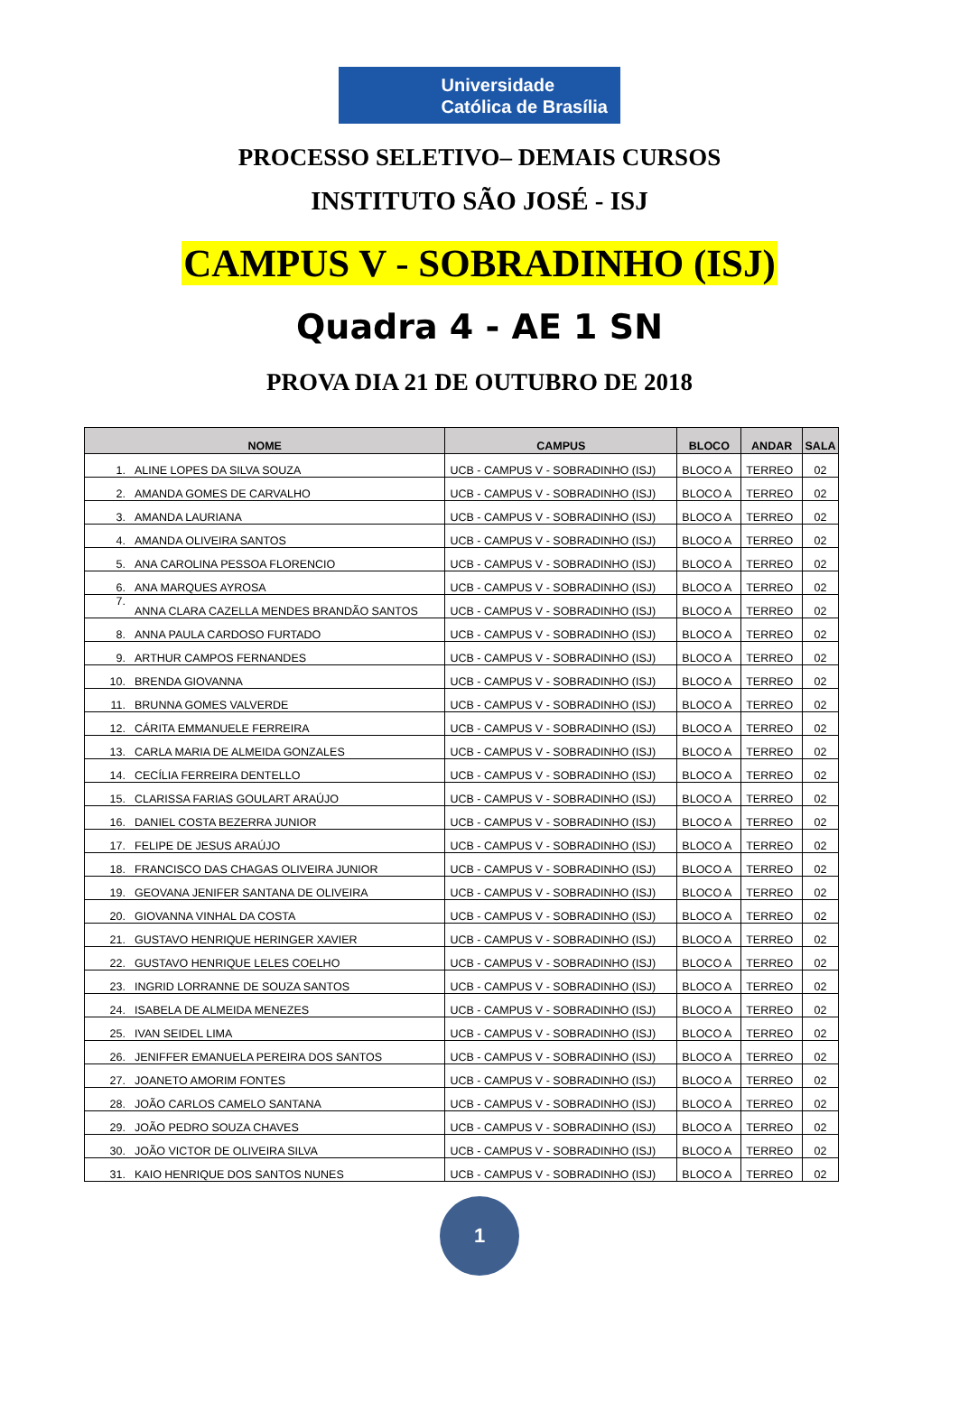Universidade
Católica de Brasília
PROCESSO SELETIVO– DEMAIS CURSOS
INSTITUTO SÃO JOSÉ - ISJ
CAMPUS V - SOBRADINHO (ISJ)
Quadra 4 - AE 1 SN
PROVA DIA 21 DE OUTUBRO DE 2018
| NOME | | CAMPUS | BLOCO | ANDAR | SALA |
| --- | --- | --- | --- | --- | --- |
| 1. | ALINE LOPES DA SILVA SOUZA | UCB - CAMPUS V - SOBRADINHO (ISJ) | BLOCO A | TERREO | 02 |
| 2. | AMANDA GOMES DE CARVALHO | UCB - CAMPUS V - SOBRADINHO (ISJ) | BLOCO A | TERREO | 02 |
| 3. | AMANDA LAURIANA | UCB - CAMPUS V - SOBRADINHO (ISJ) | BLOCO A | TERREO | 02 |
| 4. | AMANDA OLIVEIRA SANTOS | UCB - CAMPUS V - SOBRADINHO (ISJ) | BLOCO A | TERREO | 02 |
| 5. | ANA CAROLINA PESSOA FLORENCIO | UCB - CAMPUS V - SOBRADINHO (ISJ) | BLOCO A | TERREO | 02 |
| 6. | ANA MARQUES AYROSA | UCB - CAMPUS V - SOBRADINHO (ISJ) | BLOCO A | TERREO | 02 |
| 7. | ANNA CLARA CAZELLA MENDES BRANDÃO SANTOS | UCB - CAMPUS V - SOBRADINHO (ISJ) | BLOCO A | TERREO | 02 |
| 8. | ANNA PAULA CARDOSO FURTADO | UCB - CAMPUS V - SOBRADINHO (ISJ) | BLOCO A | TERREO | 02 |
| 9. | ARTHUR CAMPOS FERNANDES | UCB - CAMPUS V - SOBRADINHO (ISJ) | BLOCO A | TERREO | 02 |
| 10. | BRENDA GIOVANNA | UCB - CAMPUS V - SOBRADINHO (ISJ) | BLOCO A | TERREO | 02 |
| 11. | BRUNNA GOMES VALVERDE | UCB - CAMPUS V - SOBRADINHO (ISJ) | BLOCO A | TERREO | 02 |
| 12. | CÁRITA EMMANUELE FERREIRA | UCB - CAMPUS V - SOBRADINHO (ISJ) | BLOCO A | TERREO | 02 |
| 13. | CARLA MARIA DE ALMEIDA GONZALES | UCB - CAMPUS V - SOBRADINHO (ISJ) | BLOCO A | TERREO | 02 |
| 14. | CECÍLIA FERREIRA DENTELLO | UCB - CAMPUS V - SOBRADINHO (ISJ) | BLOCO A | TERREO | 02 |
| 15. | CLARISSA FARIAS GOULART ARAÚJO | UCB - CAMPUS V - SOBRADINHO (ISJ) | BLOCO A | TERREO | 02 |
| 16. | DANIEL COSTA BEZERRA JUNIOR | UCB - CAMPUS V - SOBRADINHO (ISJ) | BLOCO A | TERREO | 02 |
| 17. | FELIPE DE JESUS ARAÚJO | UCB - CAMPUS V - SOBRADINHO (ISJ) | BLOCO A | TERREO | 02 |
| 18. | FRANCISCO DAS CHAGAS OLIVEIRA JUNIOR | UCB - CAMPUS V - SOBRADINHO (ISJ) | BLOCO A | TERREO | 02 |
| 19. | GEOVANA JENIFER SANTANA DE OLIVEIRA | UCB - CAMPUS V - SOBRADINHO (ISJ) | BLOCO A | TERREO | 02 |
| 20. | GIOVANNA VINHAL DA COSTA | UCB - CAMPUS V - SOBRADINHO (ISJ) | BLOCO A | TERREO | 02 |
| 21. | GUSTAVO HENRIQUE HERINGER XAVIER | UCB - CAMPUS V - SOBRADINHO (ISJ) | BLOCO A | TERREO | 02 |
| 22. | GUSTAVO HENRIQUE LELES COELHO | UCB - CAMPUS V - SOBRADINHO (ISJ) | BLOCO A | TERREO | 02 |
| 23. | INGRID LORRANNE DE SOUZA SANTOS | UCB - CAMPUS V - SOBRADINHO (ISJ) | BLOCO A | TERREO | 02 |
| 24. | ISABELA DE ALMEIDA MENEZES | UCB - CAMPUS V - SOBRADINHO (ISJ) | BLOCO A | TERREO | 02 |
| 25. | IVAN SEIDEL LIMA | UCB - CAMPUS V - SOBRADINHO (ISJ) | BLOCO A | TERREO | 02 |
| 26. | JENIFFER EMANUELA PEREIRA DOS SANTOS | UCB - CAMPUS V - SOBRADINHO (ISJ) | BLOCO A | TERREO | 02 |
| 27. | JOANETO AMORIM FONTES | UCB - CAMPUS V - SOBRADINHO (ISJ) | BLOCO A | TERREO | 02 |
| 28. | JOÃO CARLOS CAMELO SANTANA | UCB - CAMPUS V - SOBRADINHO (ISJ) | BLOCO A | TERREO | 02 |
| 29. | JOÃO PEDRO SOUZA CHAVES | UCB - CAMPUS V - SOBRADINHO (ISJ) | BLOCO A | TERREO | 02 |
| 30. | JOÃO VICTOR DE OLIVEIRA SILVA | UCB - CAMPUS V - SOBRADINHO (ISJ) | BLOCO A | TERREO | 02 |
| 31. | KAIO HENRIQUE DOS SANTOS NUNES | UCB - CAMPUS V - SOBRADINHO (ISJ) | BLOCO A | TERREO | 02 |
1